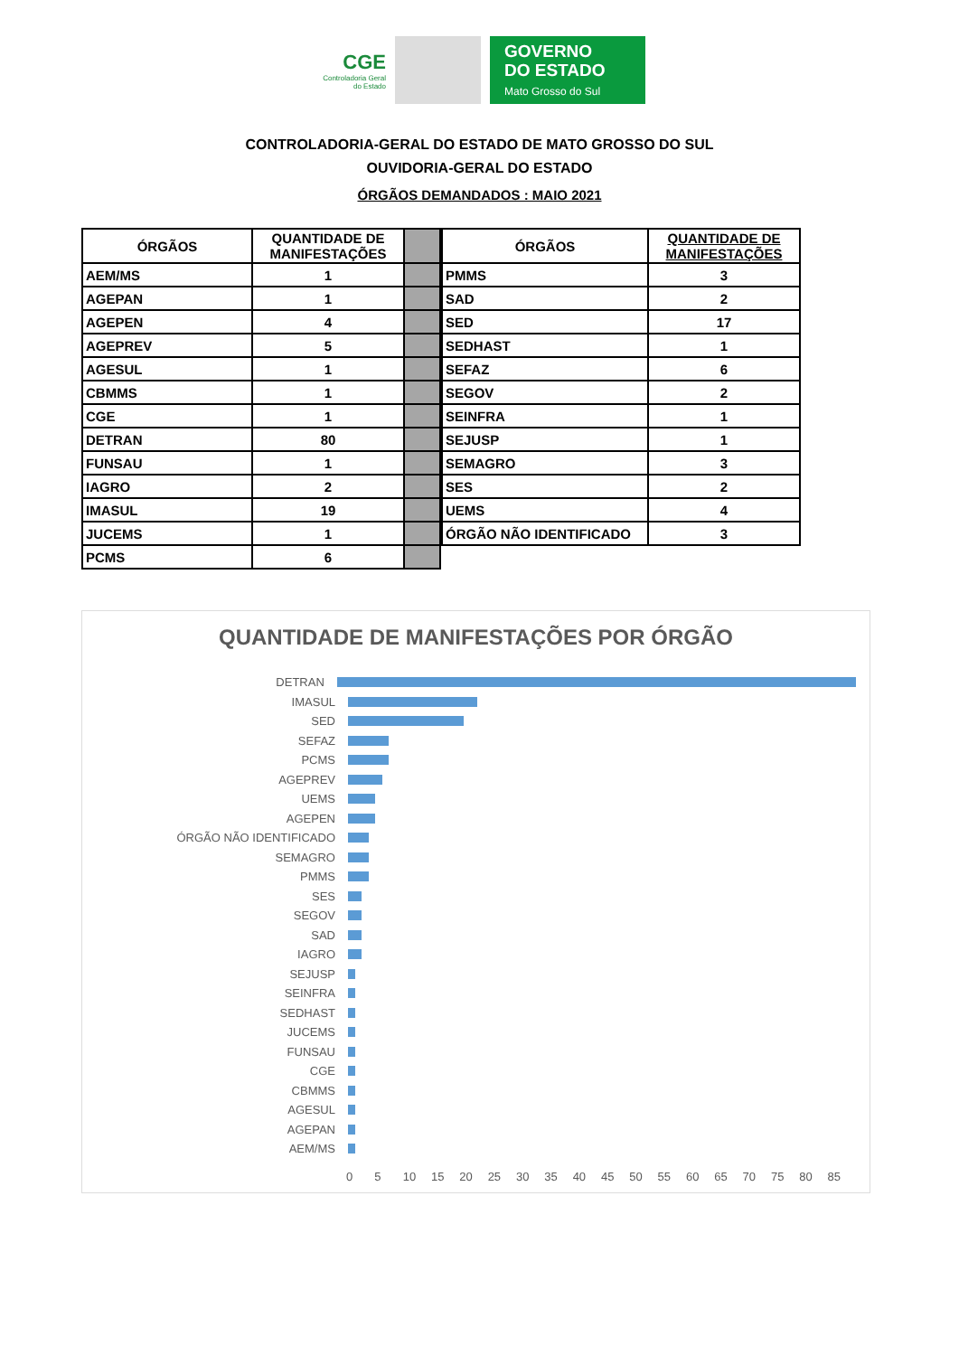CGE
Controladoria Geral do Estado
GOVERNO
DO ESTADO
Mato Grosso do Sul
CONTROLADORIA-GERAL DO ESTADO DE MATO GROSSO DO SUL
OUVIDORIA-GERAL DO ESTADO
ÓRGÃOS DEMANDADOS : MAIO 2021
| ÓRGÃOS | QUANTIDADE DE MANIFESTAÇÕES | |
| --- | --- | --- |
| AEM/MS | 1 | |
| AGEPAN | 1 | |
| AGEPEN | 4 | |
| AGEPREV | 5 | |
| AGESUL | 1 | |
| CBMMS | 1 | |
| CGE | 1 | |
| DETRAN | 80 | |
| FUNSAU | 1 | |
| IAGRO | 2 | |
| IMASUL | 19 | |
| JUCEMS | 1 | |
| PCMS | 6 | |
| ÓRGÃOS | QUANTIDADE DE MANIFESTAÇÕES |
| --- | --- |
| PMMS | 3 |
| SAD | 2 |
| SED | 17 |
| SEDHAST | 1 |
| SEFAZ | 6 |
| SEGOV | 2 |
| SEINFRA | 1 |
| SEJUSP | 1 |
| SEMAGRO | 3 |
| SES | 2 |
| UEMS | 4 |
| ÓRGÃO NÃO IDENTIFICADO | 3 |
QUANTIDADE DE MANIFESTAÇÕES POR ÓRGÃO
DETRAN
IMASUL
SED
SEFAZ
PCMS
AGEPREV
UEMS
AGEPEN
ÓRGÃO NÃO IDENTIFICADO
SEMAGRO
PMMS
SES
SEGOV
SAD
IAGRO
SEJUSP
SEINFRA
SEDHAST
JUCEMS
FUNSAU
CGE
CBMMS
AGESUL
AGEPAN
AEM/MS
0 5 10 15 20 25 30 35 40 45 50 55 60 65 70 75 80 85